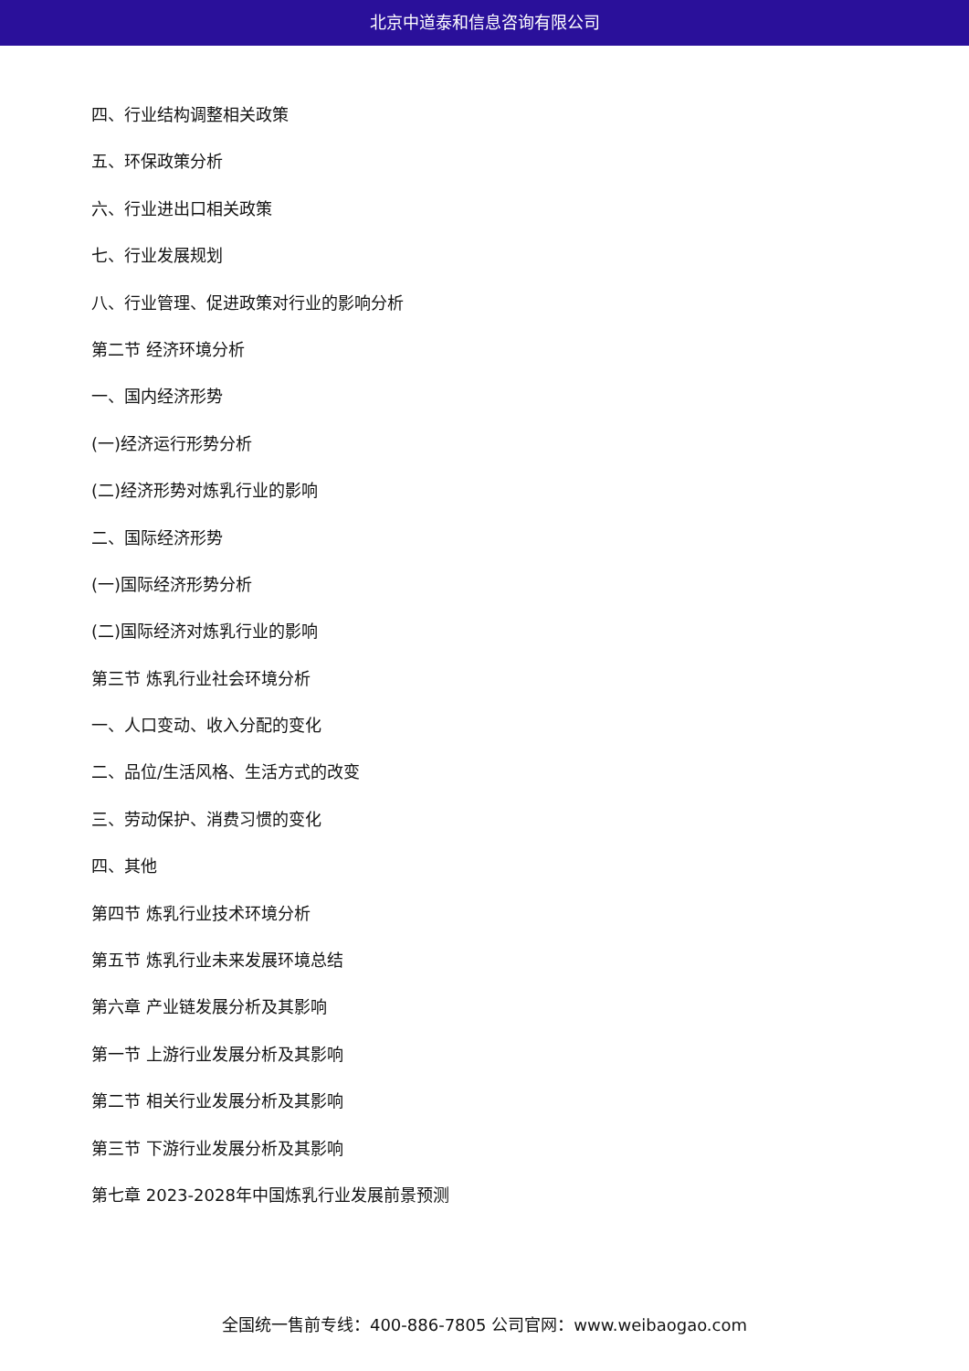北京中道泰和信息咨询有限公司
四、行业结构调整相关政策
五、环保政策分析
六、行业进出口相关政策
七、行业发展规划
八、行业管理、促进政策对行业的影响分析
第二节 经济环境分析
一、国内经济形势
(一)经济运行形势分析
(二)经济形势对炼乳行业的影响
二、国际经济形势
(一)国际经济形势分析
(二)国际经济对炼乳行业的影响
第三节 炼乳行业社会环境分析
一、人口变动、收入分配的变化
二、品位/生活风格、生活方式的改变
三、劳动保护、消费习惯的变化
四、其他
第四节 炼乳行业技术环境分析
第五节 炼乳行业未来发展环境总结
第六章 产业链发展分析及其影响
第一节 上游行业发展分析及其影响
第二节 相关行业发展分析及其影响
第三节 下游行业发展分析及其影响
第七章 2023-2028年中国炼乳行业发展前景预测
全国统一售前专线：400-886-7805 公司官网：www.weibaogao.com